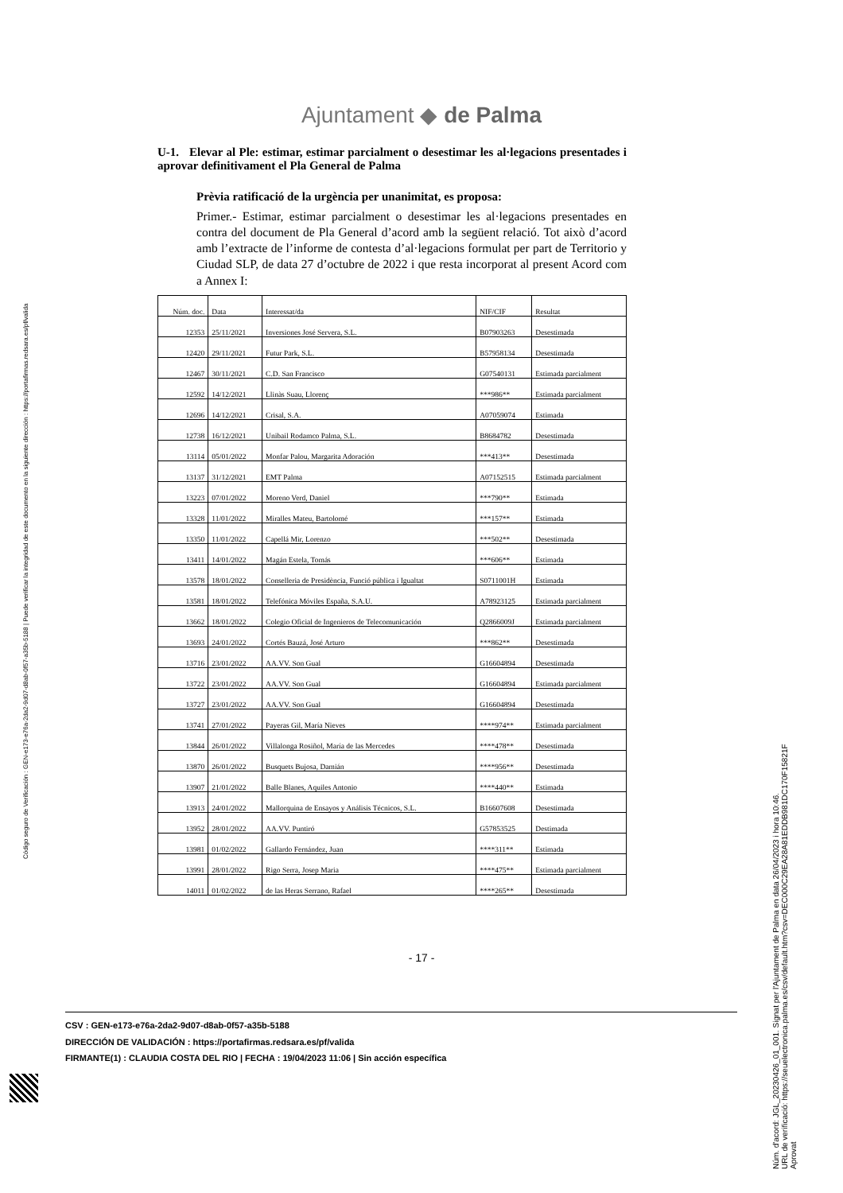Código seguro de Verificación : GEN-e173-e76a-2da2-9d07-d8ab-0f57-a35b-5188 | Puede verificar la integridad de este documento en la siguiente dirección : https://portafirmas.redsara.es/pf/valida
Ajuntament ◆ de Palma
U-1. Elevar al Ple: estimar, estimar parcialment o desestimar les al·legacions presentades i aprovar definitivament el Pla General de Palma
Prèvia ratificació de la urgència per unanimitat, es proposa:
Primer.- Estimar, estimar parcialment o desestimar les al·legacions presentades en contra del document de Pla General d’acord amb la següent relació. Tot això d’acord amb l’extracte de l’informe de contesta d’al·legacions formulat per part de Territorio y Ciudad SLP, de data 27 d’octubre de 2022 i que resta incorporat al present Acord com a Annex I:
| Núm. doc. | Data | Interessat/da | NIF/CIF | Resultat |
| --- | --- | --- | --- | --- |
| 12353 | 25/11/2021 | Inversiones José Servera, S.L. | B07903263 | Desestimada |
| 12420 | 29/11/2021 | Futur Park, S.L. | B57958134 | Desestimada |
| 12467 | 30/11/2021 | C.D. San Francisco | G07540131 | Estimada parcialment |
| 12592 | 14/12/2021 | Llinàs Suau, Llorenç | ***986** | Estimada parcialment |
| 12696 | 14/12/2021 | Crisal, S.A. | A07059074 | Estimada |
| 12738 | 16/12/2021 | Unibail Rodamco Palma, S.L. | B8684782 | Desestimada |
| 13114 | 05/01/2022 | Monfar Palou, Margarita Adoración | ***413** | Desestimada |
| 13137 | 31/12/2021 | EMT Palma | A07152515 | Estimada parcialment |
| 13223 | 07/01/2022 | Moreno Verd, Daniel | ***790** | Estimada |
| 13328 | 11/01/2022 | Miralles Mateu, Bartolomé | ***157** | Estimada |
| 13350 | 11/01/2022 | Capellá Mir, Lorenzo | ***502** | Desestimada |
| 13411 | 14/01/2022 | Magán Estela, Tomás | ***606** | Estimada |
| 13578 | 18/01/2022 | Conselleria de Presidència, Funció pública i Igualtat | S0711001H | Estimada |
| 13581 | 18/01/2022 | Telefónica Móviles España, S.A.U. | A78923125 | Estimada parcialment |
| 13662 | 18/01/2022 | Colegio Oficial de Ingenieros de Telecomunicación | Q2866009J | Estimada parcialment |
| 13693 | 24/01/2022 | Cortés Bauzá, José Arturo | ***862** | Desestimada |
| 13716 | 23/01/2022 | AA.VV. Son Gual | G16604894 | Desestimada |
| 13722 | 23/01/2022 | AA.VV. Son Gual | G16604894 | Estimada parcialment |
| 13727 | 23/01/2022 | AA.VV. Son Gual | G16604894 | Desestimada |
| 13741 | 27/01/2022 | Payeras Gil, María Nieves | ****974** | Estimada parcialment |
| 13844 | 26/01/2022 | Villalonga Rosiñol, María de las Mercedes | ****478** | Desestimada |
| 13870 | 26/01/2022 | Busquets Bujosa, Damián | ****956** | Desestimada |
| 13907 | 21/01/2022 | Balle Blanes, Aquiles Antonio | ****440** | Estimada |
| 13913 | 24/01/2022 | Mallorquina de Ensayos y Análisis Técnicos, S.L. | B16607608 | Desestimada |
| 13952 | 28/01/2022 | AA.VV. Puntiró | G57853525 | Destimada |
| 13981 | 01/02/2022 | Gallardo Fernández, Juan | ****311** | Estimada |
| 13991 | 28/01/2022 | Rigo Serra, Josep Maria | ****475** | Estimada parcialment |
| 14011 | 01/02/2022 | de las Heras Serrano, Rafael | ****265** | Desestimada |
- 17 -
CSV : GEN-e173-e76a-2da2-9d07-d8ab-0f57-a35b-5188
DIRECCIÓN DE VALIDACIÓN : https://portafirmas.redsara.es/pf/valida
FIRMANTE(1) : CLAUDIA COSTA DEL RIO | FECHA : 19/04/2023 11:06 | Sin acción específica
Núm. d'acord: JGL_20230426_01_001. Signat per l'Ajuntament de Palma en data 26/04/2023 i hora 10:46.
URL de verificació: https://seuelectronica.palma.es/csv/default.htm?csv=DEC000C29EA28A81EDDB981DC170F15821F
Aprovat